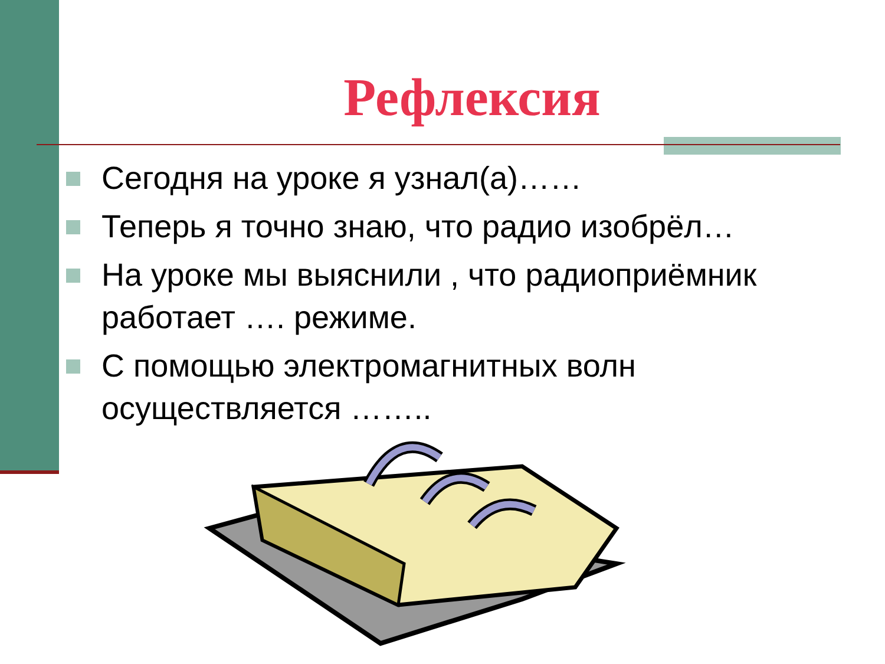Рефлексия
Сегодня на уроке я узнал(а)……
Теперь я точно знаю, что радио изобрёл…
На уроке мы выяснили , что радиоприёмник работает …. режиме.
С помощью электромагнитных волн осуществляется ……..